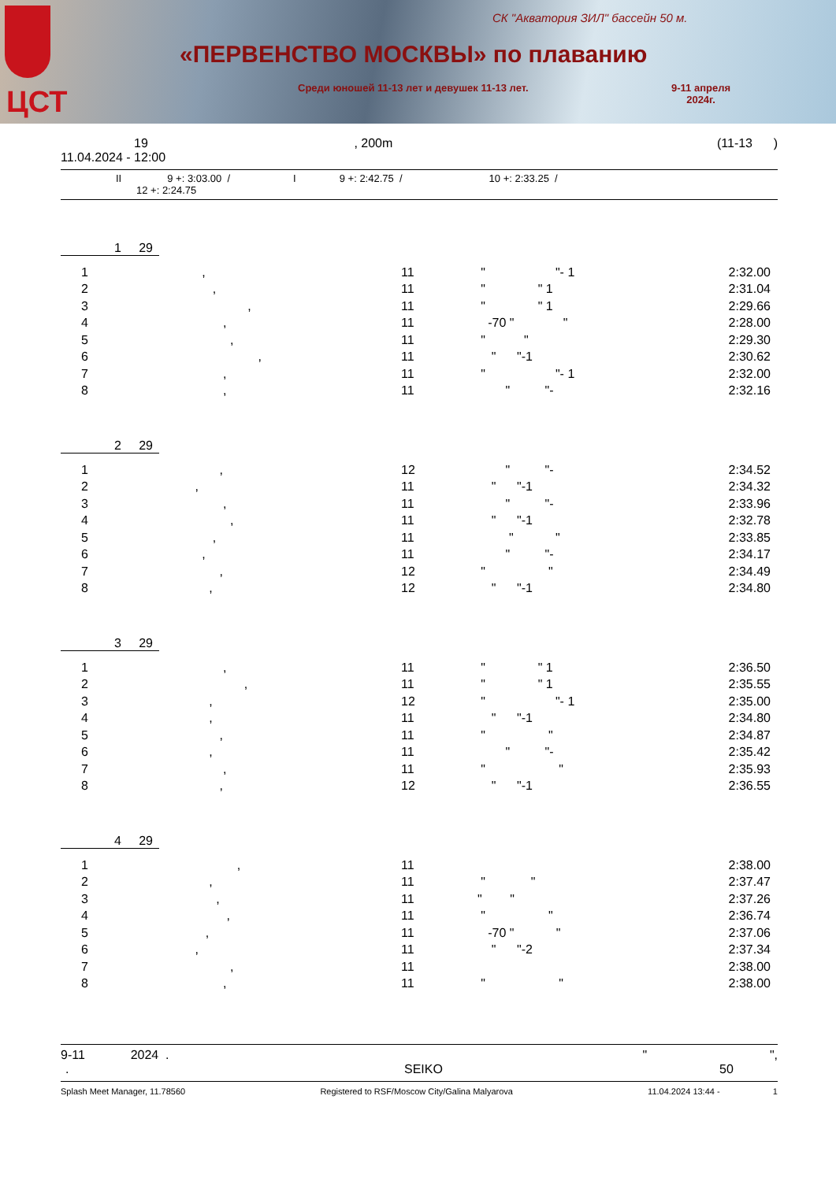ЦСТ
СК "Акватория ЗИЛ" бассейн 50 м.
«ПЕРВЕНСТВО МОСКВЫ» по плаванию
Среди юношей 11-13 лет и девушек 11-13 лет.
9-11 апреля
2024г.
19, 200m (11-13 )
11.04.2024 - 12:00
II 9 +: 3:03.00 / I 9 +: 2:42.75 / 10 +: 2:33.25 /
12 +: 2:24.75
1 29
| 1 | , | 11 | " "- 1 | 2:32.00 |
| 2 | , | 11 | " " 1 | 2:31.04 |
| 3 | , | 11 | " " 1 | 2:29.66 |
| 4 | , | 11 | -70 " " | 2:28.00 |
| 5 | , | 11 | " " | 2:29.30 |
| 6 | , | 11 | " "-1 | 2:30.62 |
| 7 | , | 11 | " "- 1 | 2:32.00 |
| 8 | , | 11 | " "- | 2:32.16 |
2 29
| 1 | , | 12 | " "- | 2:34.52 |
| 2 | , | 11 | " "-1 | 2:34.32 |
| 3 | , | 11 | " "- | 2:33.96 |
| 4 | , | 11 | " "-1 | 2:32.78 |
| 5 | , | 11 | " " | 2:33.85 |
| 6 | , | 11 | " "- | 2:34.17 |
| 7 | , | 12 | " " | 2:34.49 |
| 8 | , | 12 | " "-1 | 2:34.80 |
3 29
| 1 | , | 11 | " " 1 | 2:36.50 |
| 2 | , | 11 | " " 1 | 2:35.55 |
| 3 | , | 12 | " "- 1 | 2:35.00 |
| 4 | , | 11 | " "-1 | 2:34.80 |
| 5 | , | 11 | " " | 2:34.87 |
| 6 | , | 11 | " "- | 2:35.42 |
| 7 | , | 11 | " " | 2:35.93 |
| 8 | , | 12 | " "-1 | 2:36.55 |
4 29
| 1 | , | 11 | | 2:38.00 |
| 2 | , | 11 | " " | 2:37.47 |
| 3 | , | 11 | " " | 2:37.26 |
| 4 | , | 11 | " " | 2:36.74 |
| 5 | , | 11 | -70 " " | 2:37.06 |
| 6 | , | 11 | " "-2 | 2:37.34 |
| 7 | , | 11 | | 2:38.00 |
| 8 | , | 11 | " " | 2:38.00 |
9-11 2024 . " ",
. SEIKO 50
Splash Meet Manager, 11.78560 Registered to RSF/Moscow City/Galina Malyarova 11.04.2024 13:44 - 1